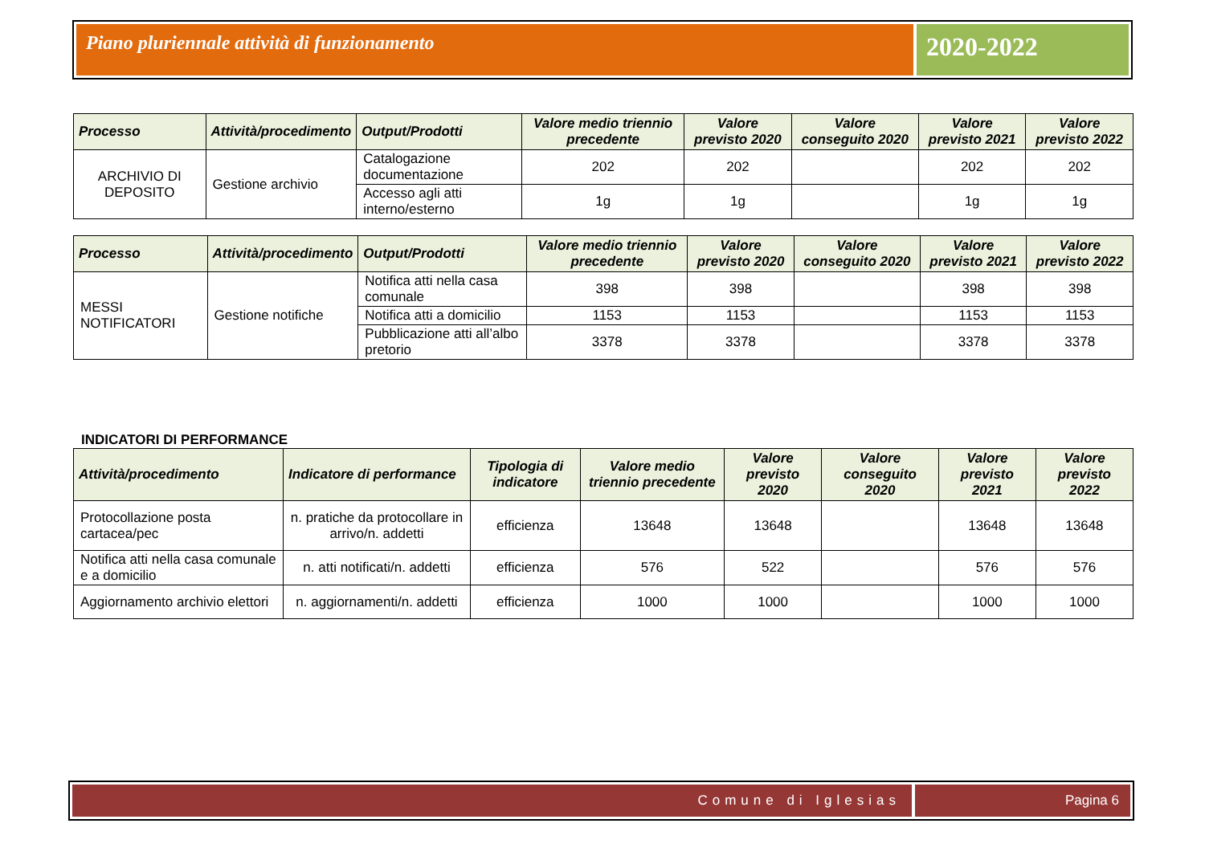Piano pluriennale attività di funzionamento
2020-2022
| Processo | Attività/procedimento | Output/Prodotti | Valore medio triennio precedente | Valore previsto 2020 | Valore conseguito 2020 | Valore previsto 2021 | Valore previsto 2022 |
| --- | --- | --- | --- | --- | --- | --- | --- |
| ARCHIVIO DI DEPOSITO | Gestione archivio | Catalogazione documentazione | 202 | 202 | | 202 | 202 |
| | | Accesso agli atti interno/esterno | 1g | 1g | | 1g | 1g |
| Processo | Attività/procedimento | Output/Prodotti | Valore medio triennio precedente | Valore previsto 2020 | Valore conseguito 2020 | Valore previsto 2021 | Valore previsto 2022 |
| --- | --- | --- | --- | --- | --- | --- | --- |
| MESSI NOTIFICATORI | Gestione notifiche | Notifica atti nella casa comunale | 398 | 398 | | 398 | 398 |
| | | Notifica atti a domicilio | 1153 | 1153 | | 1153 | 1153 |
| | | Pubblicazione atti all’albo pretorio | 3378 | 3378 | | 3378 | 3378 |
INDICATORI DI PERFORMANCE
| Attività/procedimento | Indicatore di performance | Tipologia di indicatore | Valore medio triennio precedente | Valore previsto 2020 | Valore conseguito 2020 | Valore previsto 2021 | Valore previsto 2022 |
| --- | --- | --- | --- | --- | --- | --- | --- |
| Protocollazione posta cartacea/pec | n. pratiche da protocollare in arrivo/n. addetti | efficienza | 13648 | 13648 | | 13648 | 13648 |
| Notifica atti nella casa comunale e a domicilio | n. atti notificati/n. addetti | efficienza | 576 | 522 | | 576 | 576 |
| Aggiornamento archivio elettori | n. aggiornamenti/n. addetti | efficienza | 1000 | 1000 | | 1000 | 1000 |
Comune di Iglesias Pagina 6